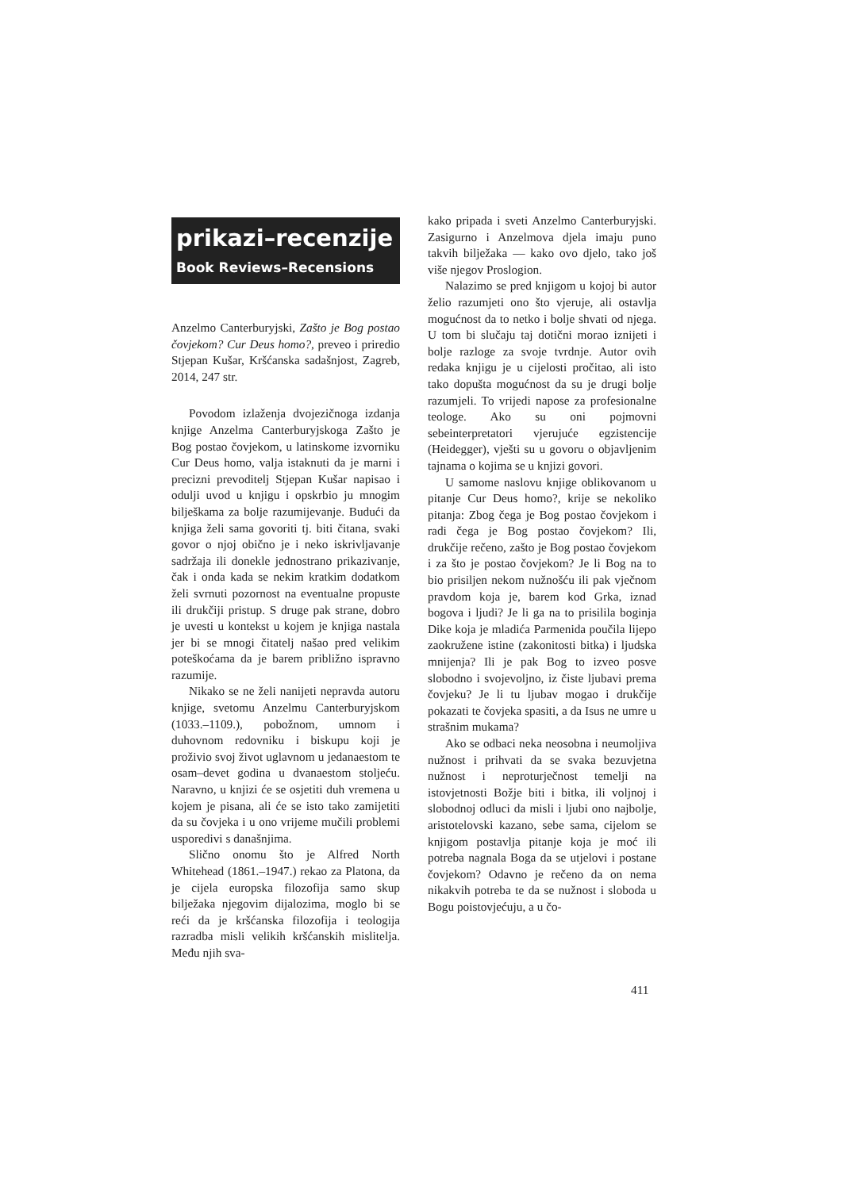prikazi–recenzije
Book Reviews–Recensions
Anzelmo Canterburyjski, Zašto je Bog postao čovjekom? Cur Deus homo?, preveo i priredio Stjepan Kušar, Kršćanska sadašnjost, Zagreb, 2014, 247 str.
Povodom izlaženja dvojezičnoga izdanja knjige Anzelma Canterburyjskoga Zašto je Bog postao čovjekom, u latinskome izvorniku Cur Deus homo, valja istaknuti da je marni i precizni prevoditelj Stjepan Kušar napisao i odulji uvod u knjigu i opskrbio ju mnogim bilješkama za bolje razumijevanje. Budući da knjiga želi sama govoriti tj. biti čitana, svaki govor o njoj obično je i neko iskrivljavanje sadržaja ili donekle jednostrano prikazivanje, čak i onda kada se nekim kratkim dodatkom želi svrnuti pozornost na eventualne propuste ili drukčiji pristup. S druge pak strane, dobro je uvesti u kontekst u kojem je knjiga nastala jer bi se mnogi čitatelj našao pred velikim poteškoćama da je barem približno ispravno razumije.
Nikako se ne želi nanijeti nepravda autoru knjige, svetomu Anzelmu Canterburyjskom (1033.–1109.), pobožnom, umnom i duhovnom redovniku i biskupu koji je proživio svoj život uglavnom u jedanaestom te osam–devet godina u dvanaestom stoljeću. Naravno, u knjizi će se osjetiti duh vremena u kojem je pisana, ali će se isto tako zamijetiti da su čovjeka i u ono vrijeme mučili problemi usporedivi s današnjima.
Slično onomu što je Alfred North Whitehead (1861.–1947.) rekao za Platona, da je cijela europska filozofija samo skup bilježaka njegovim dijalozima, moglo bi se reći da je kršćanska filozofija i teologija razradba misli velikih kršćanskih mislitelja. Među njih sva-
kako pripada i sveti Anzelmo Canterburyjski. Zasigurno i Anzelmova djela imaju puno takvih bilježaka — kako ovo djelo, tako još više njegov Proslogion.
Nalazimo se pred knjigom u kojoj bi autor želio razumjeti ono što vjeruje, ali ostavlja mogućnost da to netko i bolje shvati od njega. U tom bi slučaju taj dotični morao iznijeti i bolje razloge za svoje tvrdnje. Autor ovih redaka knjigu je u cijelosti pročitao, ali isto tako dopušta mogućnost da su je drugi bolje razumjeli. To vrijedi napose za profesionalne teologe. Ako su oni pojmovni sebeinterpretatori vjerujuće egzistencije (Heidegger), vješti su u govoru o objavljenim tajnama o kojima se u knjizi govori.
U samome naslovu knjige oblikovanom u pitanje Cur Deus homo?, krije se nekoliko pitanja: Zbog čega je Bog postao čovjekom i radi čega je Bog postao čovjekom? Ili, drukčije rečeno, zašto je Bog postao čovjekom i za što je postao čovjekom? Je li Bog na to bio prisiljen nekom nužnošću ili pak vječnom pravdom koja je, barem kod Grka, iznad bogova i ljudi? Je li ga na to prisilila boginja Dike koja je mladića Parmenida poučila lijepo zaokružene istine (zakonitosti bitka) i ljudska mnijenja? Ili je pak Bog to izveo posve slobodno i svojevoljno, iz čiste ljubavi prema čovjeku? Je li tu ljubav mogao i drukčije pokazati te čovjeka spasiti, a da Isus ne umre u strašnim mukama?
Ako se odbaci neka neosobna i neumoljiva nužnost i prihvati da se svaka bezuvjetna nužnost i neproturječnost temelji na istovjetnosti Božje biti i bitka, ili voljnoj i slobodnoj odluci da misli i ljubi ono najbolje, aristotelovski kazano, sebe sama, cijelom se knjigom postavlja pitanje koja je moć ili potreba nagnala Boga da se utjelovi i postane čovjekom? Odavno je rečeno da on nema nikakvih potreba te da se nužnost i sloboda u Bogu poistovjećuju, a u čo-
411